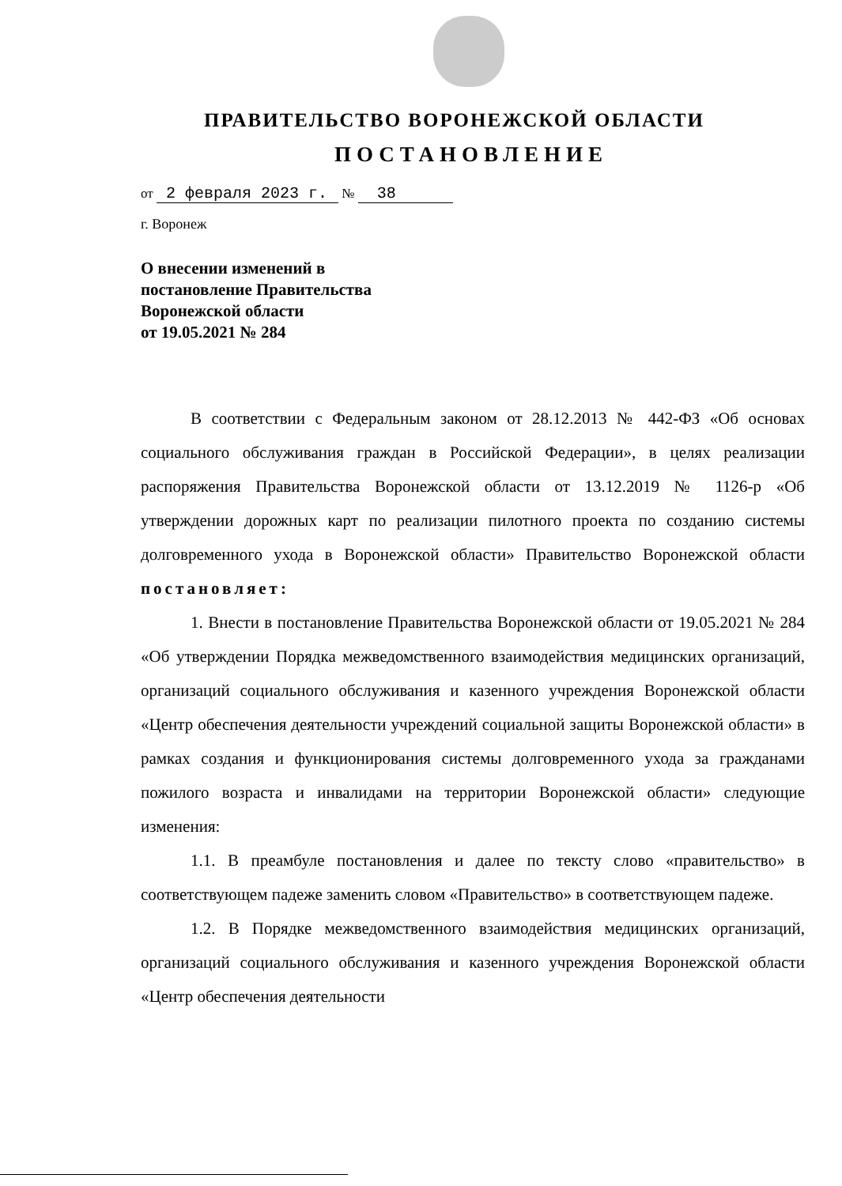ПРАВИТЕЛЬСТВО ВОРОНЕЖСКОЙ ОБЛАСТИ
ПОСТАНОВЛЕНИЕ
от 2 февраля 2023 г. № 38
г. Воронеж
О внесении изменений в
постановление Правительства
Воронежской области
от 19.05.2021 № 284
В соответствии с Федеральным законом от 28.12.2013 № 442-ФЗ «Об основах социального обслуживания граждан в Российской Федерации», в целях реализации распоряжения Правительства Воронежской области от 13.12.2019 № 1126-р «Об утверждении дорожных карт по реализации пилотного проекта по созданию системы долговременного ухода в Воронежской области» Правительство Воронежской области постановляет:
1. Внести в постановление Правительства Воронежской области от 19.05.2021 № 284 «Об утверждении Порядка межведомственного взаимодействия медицинских организаций, организаций социального обслуживания и казенного учреждения Воронежской области «Центр обеспечения деятельности учреждений социальной защиты Воронежской области» в рамках создания и функционирования системы долговременного ухода за гражданами пожилого возраста и инвалидами на территории Воронежской области» следующие изменения:
1.1. В преамбуле постановления и далее по тексту слово «правительство» в соответствующем падеже заменить словом «Правительство» в соответствующем падеже.
1.2. В Порядке межведомственного взаимодействия медицинских организаций, организаций социального обслуживания и казенного учреждения Воронежской области «Центр обеспечения деятельности